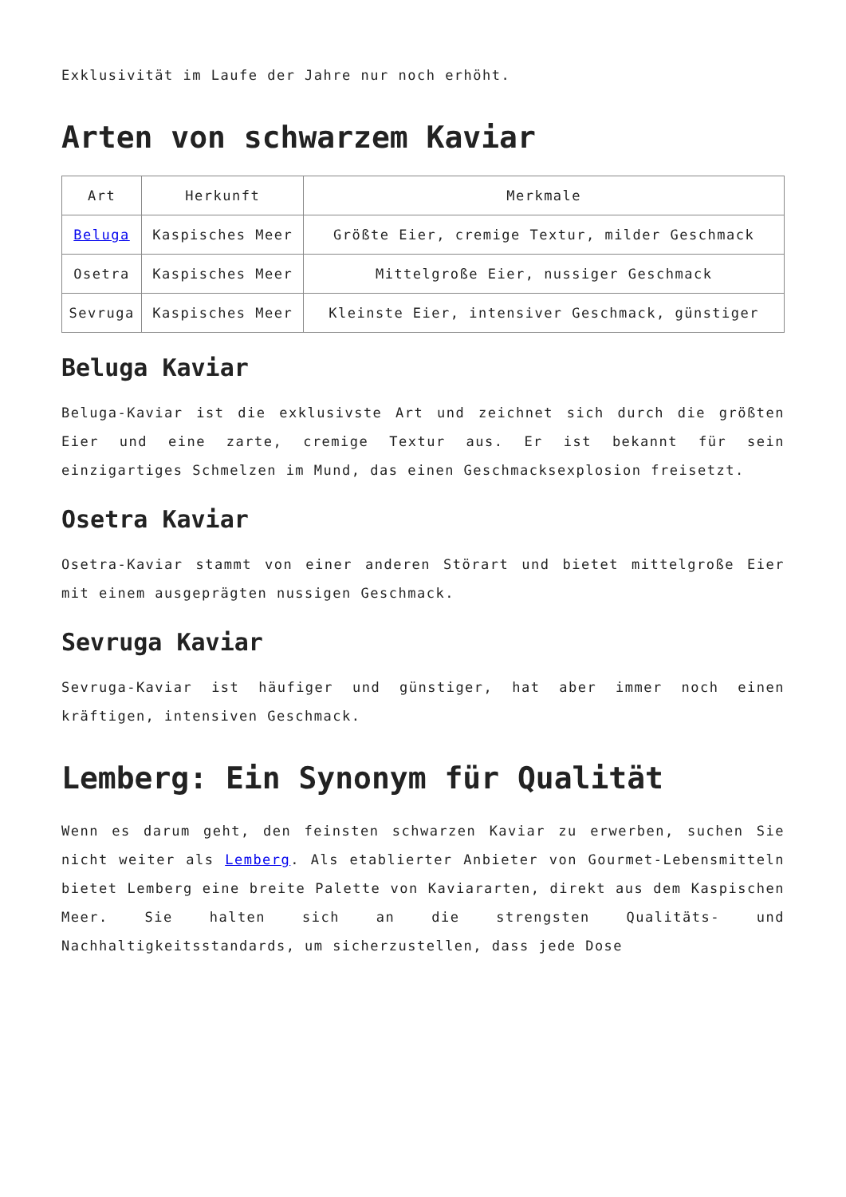Exklusivität im Laufe der Jahre nur noch erhöht.
Arten von schwarzem Kaviar
| Art | Herkunft | Merkmale |
| --- | --- | --- |
| Beluga | Kaspisches Meer | Größte Eier, cremige Textur, milder Geschmack |
| Osetra | Kaspisches Meer | Mittelgroße Eier, nussiger Geschmack |
| Sevruga | Kaspisches Meer | Kleinste Eier, intensiver Geschmack, günstiger |
Beluga Kaviar
Beluga-Kaviar ist die exklusivste Art und zeichnet sich durch die größten Eier und eine zarte, cremige Textur aus. Er ist bekannt für sein einzigartiges Schmelzen im Mund, das einen Geschmacksexplosion freisetzt.
Osetra Kaviar
Osetra-Kaviar stammt von einer anderen Störart und bietet mittelgroße Eier mit einem ausgeprägten nussigen Geschmack.
Sevruga Kaviar
Sevruga-Kaviar ist häufiger und günstiger, hat aber immer noch einen kräftigen, intensiven Geschmack.
Lemberg: Ein Synonym für Qualität
Wenn es darum geht, den feinsten schwarzen Kaviar zu erwerben, suchen Sie nicht weiter als Lemberg. Als etablierter Anbieter von Gourmet-Lebensmitteln bietet Lemberg eine breite Palette von Kaviararten, direkt aus dem Kaspischen Meer. Sie halten sich an die strengsten Qualitäts- und Nachhaltigkeitsstandards, um sicherzustellen, dass jede Dose